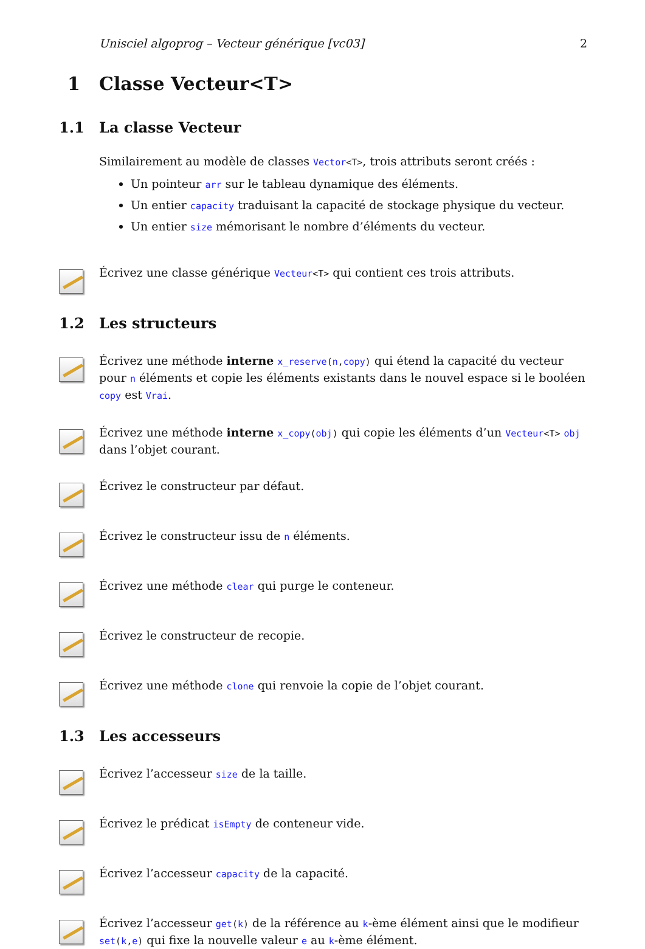Unisciel algoprog – Vecteur générique [vc03] 2
1 Classe Vecteur<T>
1.1 La classe Vecteur
Similairement au modèle de classes Vector<T>, trois attributs seront créés :
Un pointeur arr sur le tableau dynamique des éléments.
Un entier capacity traduisant la capacité de stockage physique du vecteur.
Un entier size mémorisant le nombre d’éléments du vecteur.
Écrivez une classe générique Vecteur<T> qui contient ces trois attributs.
1.2 Les structeurs
Écrivez une méthode interne x_reserve(n, copy) qui étend la capacité du vecteur pour n éléments et copie les éléments existants dans le nouvel espace si le booléen copy est Vrai.
Écrivez une méthode interne x_copy(obj) qui copie les éléments d’un Vecteur<T> obj dans l’objet courant.
Écrivez le constructeur par défaut.
Écrivez le constructeur issu de n éléments.
Écrivez une méthode clear qui purge le conteneur.
Écrivez le constructeur de recopie.
Écrivez une méthode clone qui renvoie la copie de l’objet courant.
1.3 Les accesseurs
Écrivez l’accesseur size de la taille.
Écrivez le prédicat isEmpty de conteneur vide.
Écrivez l’accesseur capacity de la capacité.
Écrivez l’accesseur get(k) de la référence au k-ème élément ainsi que le modifieur set(k, e) qui fixe la nouvelle valeur e au k-ème élément.